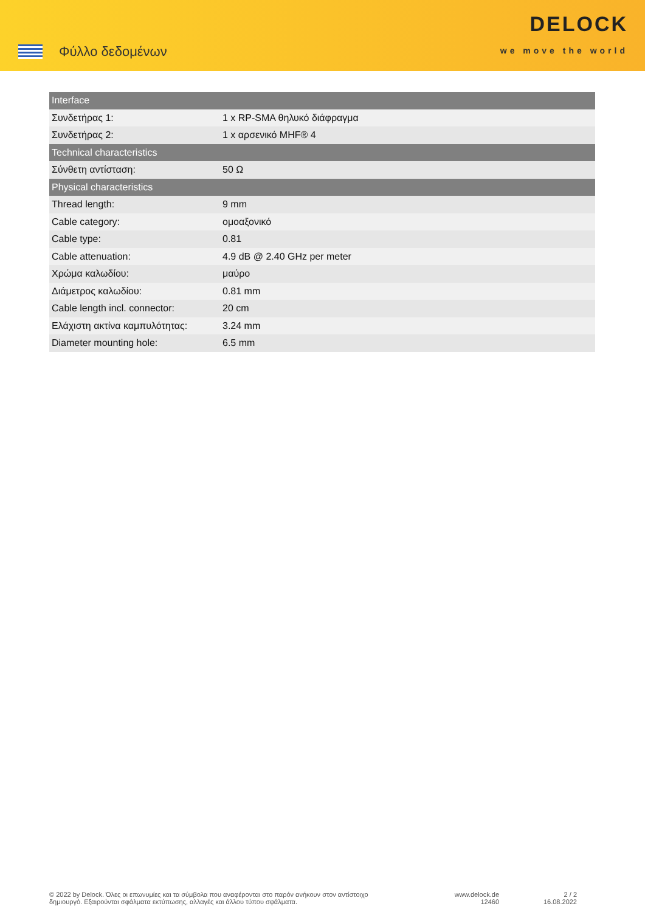Φύλλο δεδομένων
DELOCK
we move the world
| Interface | |
| --- | --- |
| Συνδετήρας 1: | 1 x RP-SMA θηλυκό διάφραγμα |
| Συνδετήρας 2: | 1 x αρσενικό MHF® 4 |
| Technical characteristics | |
| Σύνθετη αντίσταση: | 50 Ω |
| Physical characteristics | |
| Thread length: | 9 mm |
| Cable category: | ομοαξονικό |
| Cable type: | 0.81 |
| Cable attenuation: | 4.9 dB @ 2.40 GHz per meter |
| Χρώμα καλωδίου: | μαύρο |
| Διάμετρος καλωδίου: | 0.81 mm |
| Cable length incl. connector: | 20 cm |
| Ελάχιστη ακτίνα καμπυλότητας: | 3.24 mm |
| Diameter mounting hole: | 6.5 mm |
© 2022 by Delock. Όλες οι επωνυμίες και τα σύμβολα που αναφέρονται στο παρόν ανήκουν στον αντίστοιχο δημιουργό. Εξαιρούνται σφάλματα εκτύπωσης, αλλαγές και άλλου τύπου σφάλματα.
www.delock.de
12460
2 / 2
16.08.2022